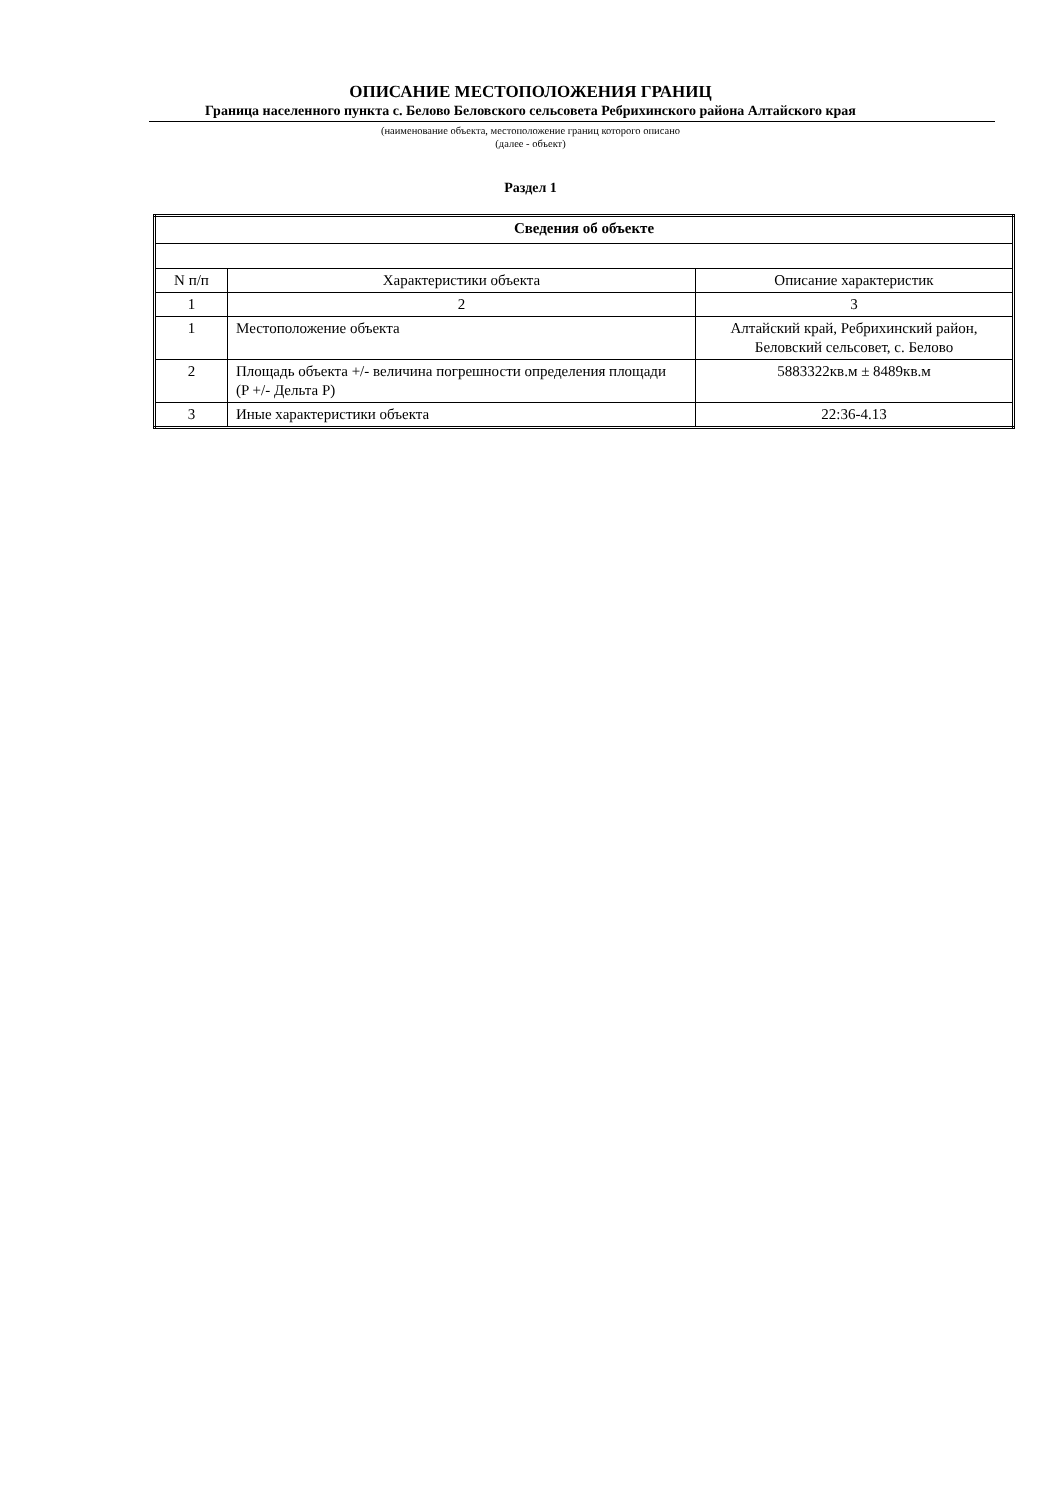ОПИСАНИЕ МЕСТОПОЛОЖЕНИЯ ГРАНИЦ
Граница населенного пункта с. Белово Беловского сельсовета Ребрихинского района Алтайского края
(наименование объекта, местоположение границ которого описано
(далее - объект)
Раздел 1
| Сведения об объекте | | |
| --- | --- | --- |
| N п/п | Характеристики объекта | Описание характеристик |
| 1 | 2 | 3 |
| 1 | Местоположение объекта | Алтайский край, Ребрихинский район, Беловский сельсовет, с. Белово |
| 2 | Площадь объекта +/- величина погрешности определения площади (P +/- Дельта P) | 5883322кв.м ± 8489кв.м |
| 3 | Иные характеристики объекта | 22:36-4.13 |